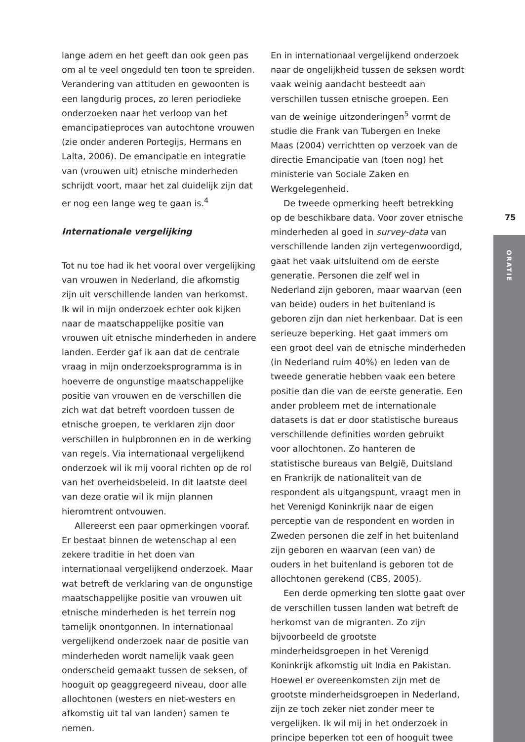lange adem en het geeft dan ook geen pas om al te veel ongeduld ten toon te spreiden. Verandering van attituden en gewoonten is een langdurig proces, zo leren periodieke onderzoeken naar het verloop van het emancipatieproces van autochtone vrouwen (zie onder anderen Portegijs, Hermans en Lalta, 2006). De emancipatie en integratie van (vrouwen uit) etnische minderheden schrijdt voort, maar het zal duidelijk zijn dat er nog een lange weg te gaan is.<sup>4</sup>
Internationale vergelijking
Tot nu toe had ik het vooral over vergelijking van vrouwen in Nederland, die afkomstig zijn uit verschillende landen van herkomst. Ik wil in mijn onderzoek echter ook kijken naar de maatschappelijke positie van vrouwen uit etnische minderheden in andere landen. Eerder gaf ik aan dat de centrale vraag in mijn onderzoeksprogramma is in hoeverre de ongunstige maatschappelijke positie van vrouwen en de verschillen die zich wat dat betreft voordoen tussen de etnische groepen, te verklaren zijn door verschillen in hulpbronnen en in de werking van regels. Via internationaal vergelijkend onderzoek wil ik mij vooral richten op de rol van het overheidsbeleid. In dit laatste deel van deze oratie wil ik mijn plannen hieromtrent ontvouwen.
Allereerst een paar opmerkingen vooraf. Er bestaat binnen de wetenschap al een zekere traditie in het doen van internationaal vergelijkend onderzoek. Maar wat betreft de verklaring van de ongunstige maatschappelijke positie van vrouwen uit etnische minderheden is het terrein nog tamelijk onontgonnen. In internationaal vergelijkend onderzoek naar de positie van minderheden wordt namelijk vaak geen onderscheid gemaakt tussen de seksen, of hooguit op geaggregeerd niveau, door alle allochtonen (westers en niet-westers en afkomstig uit tal van landen) samen te nemen.
En in internationaal vergelijkend onderzoek naar de ongelijkheid tussen de seksen wordt vaak weinig aandacht besteedt aan verschillen tussen etnische groepen. Een van de weinige uitzonderingen<sup>5</sup> vormt de studie die Frank van Tubergen en Ineke Maas (2004) verrichtten op verzoek van de directie Emancipatie van (toen nog) het ministerie van Sociale Zaken en Werkgelegenheid.
De tweede opmerking heeft betrekking op de beschikbare data. Voor zover etnische minderheden al goed in survey-data van verschillende landen zijn vertegenwoordigd, gaat het vaak uitsluitend om de eerste generatie. Personen die zelf wel in Nederland zijn geboren, maar waarvan (een van beide) ouders in het buitenland is geboren zijn dan niet herkenbaar. Dat is een serieuze beperking. Het gaat immers om een groot deel van de etnische minderheden (in Nederland ruim 40%) en leden van de tweede generatie hebben vaak een betere positie dan die van de eerste generatie. Een ander probleem met de internationale datasets is dat er door statistische bureaus verschillende definities worden gebruikt voor allochtonen. Zo hanteren de statistische bureaus van België, Duitsland en Frankrijk de nationaliteit van de respondent als uitgangspunt, vraagt men in het Verenigd Koninkrijk naar de eigen perceptie van de respondent en worden in Zweden personen die zelf in het buitenland zijn geboren en waarvan (een van) de ouders in het buitenland is geboren tot de allochtonen gerekend (CBS, 2005).
Een derde opmerking ten slotte gaat over de verschillen tussen landen wat betreft de herkomst van de migranten. Zo zijn bijvoorbeeld de grootste minderheidsgroepen in het Verenigd Koninkrijk afkomstig uit India en Pakistan. Hoewel er overeenkomsten zijn met de grootste minderheidsgroepen in Nederland, zijn ze toch zeker niet zonder meer te vergelijken. Ik wil mij in het onderzoek in principe beperken tot een of hooguit twee
75
ORATIE